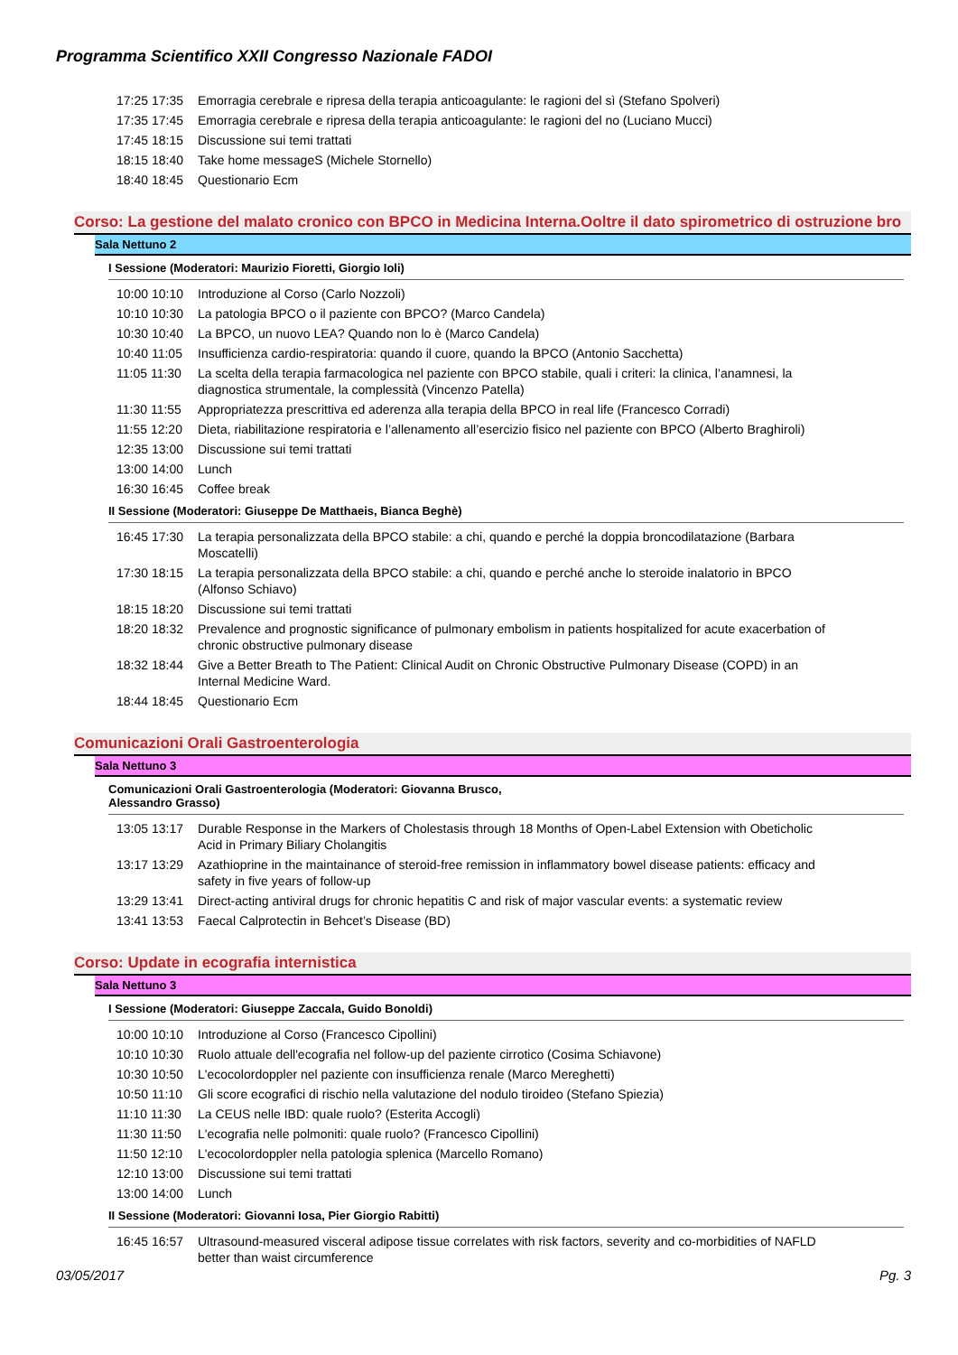Programma Scientifico XXII Congresso Nazionale FADOI
| 17:25 17:35 | Emorragia cerebrale e ripresa della terapia anticoagulante: le ragioni del sì (Stefano Spolveri) |
| 17:35 17:45 | Emorragia cerebrale e ripresa della terapia anticoagulante: le ragioni del no (Luciano Mucci) |
| 17:45 18:15 | Discussione sui temi trattati |
| 18:15 18:40 | Take home messageS (Michele Stornello) |
| 18:40 18:45 | Questionario Ecm |
Corso: La gestione del malato cronico con BPCO in Medicina Interna.Ooltre il dato spirometrico di ostruzione bro
Sala Nettuno 2
I Sessione (Moderatori: Maurizio Fioretti, Giorgio Ioli)
| 10:00 10:10 | Introduzione al Corso (Carlo Nozzoli) |
| 10:10 10:30 | La patologia BPCO o il paziente con BPCO? (Marco Candela) |
| 10:30 10:40 | La BPCO, un nuovo LEA? Quando non lo è (Marco Candela) |
| 10:40 11:05 | Insufficienza cardio-respiratoria: quando il cuore, quando la BPCO (Antonio Sacchetta) |
| 11:05 11:30 | La scelta della terapia farmacologica nel paziente con BPCO stabile, quali i criteri: la clinica, l’anamnesi, la diagnostica strumentale, la complessità (Vincenzo Patella) |
| 11:30 11:55 | Appropriatezza prescrittiva ed aderenza alla terapia della BPCO in real life (Francesco Corradi) |
| 11:55 12:20 | Dieta, riabilitazione respiratoria e l’allenamento all’esercizio fisico nel paziente con BPCO (Alberto Braghiroli) |
| 12:35 13:00 | Discussione sui temi trattati |
| 13:00 14:00 | Lunch |
| 16:30 16:45 | Coffee break |
II Sessione (Moderatori: Giuseppe De Matthaeis, Bianca Beghè)
| 16:45 17:30 | La terapia personalizzata della BPCO stabile: a chi, quando e perché la doppia broncodilatazione (Barbara Moscatelli) |
| 17:30 18:15 | La terapia personalizzata della BPCO stabile: a chi, quando e perché anche lo steroide inalatorio in BPCO (Alfonso Schiavo) |
| 18:15 18:20 | Discussione sui temi trattati |
| 18:20 18:32 | Prevalence and prognostic significance of pulmonary embolism in patients hospitalized for acute exacerbation of chronic obstructive pulmonary disease |
| 18:32 18:44 | Give a Better Breath to The Patient: Clinical Audit on Chronic Obstructive Pulmonary Disease (COPD) in an Internal Medicine Ward. |
| 18:44 18:45 | Questionario Ecm |
Comunicazioni Orali Gastroenterologia
Sala Nettuno 3
Comunicazioni Orali Gastroenterologia (Moderatori: Giovanna Brusco,
Alessandro Grasso)
| 13:05 13:17 | Durable Response in the Markers of Cholestasis through 18 Months of Open-Label Extension with Obeticholic Acid in Primary Biliary Cholangitis |
| 13:17 13:29 | Azathioprine in the maintainance of steroid-free remission in inflammatory bowel disease patients: efficacy and safety in five years of follow-up |
| 13:29 13:41 | Direct-acting antiviral drugs for chronic hepatitis C and risk of major vascular events: a systematic review |
| 13:41 13:53 | Faecal Calprotectin in Behcet’s Disease (BD) |
Corso: Update in ecografia internistica
Sala Nettuno 3
I Sessione (Moderatori: Giuseppe Zaccala, Guido Bonoldi)
| 10:00 10:10 | Introduzione al Corso (Francesco Cipollini) |
| 10:10 10:30 | Ruolo attuale dell'ecografia nel follow-up del paziente cirrotico (Cosima Schiavone) |
| 10:30 10:50 | L'ecocolordoppler nel paziente con insufficienza renale (Marco Mereghetti) |
| 10:50 11:10 | Gli score ecografici di rischio nella valutazione del nodulo tiroideo (Stefano Spiezia) |
| 11:10 11:30 | La CEUS nelle IBD: quale ruolo? (Esterita Accogli) |
| 11:30 11:50 | L'ecografia nelle polmoniti: quale ruolo? (Francesco Cipollini) |
| 11:50 12:10 | L'ecocolordoppler nella patologia splenica (Marcello Romano) |
| 12:10 13:00 | Discussione sui temi trattati |
| 13:00 14:00 | Lunch |
II Sessione (Moderatori: Giovanni Iosa, Pier Giorgio Rabitti)
| 16:45 16:57 | Ultrasound-measured visceral adipose tissue correlates with risk factors, severity and co-morbidities of NAFLD better than waist circumference |
03/05/2017 Pg. 3